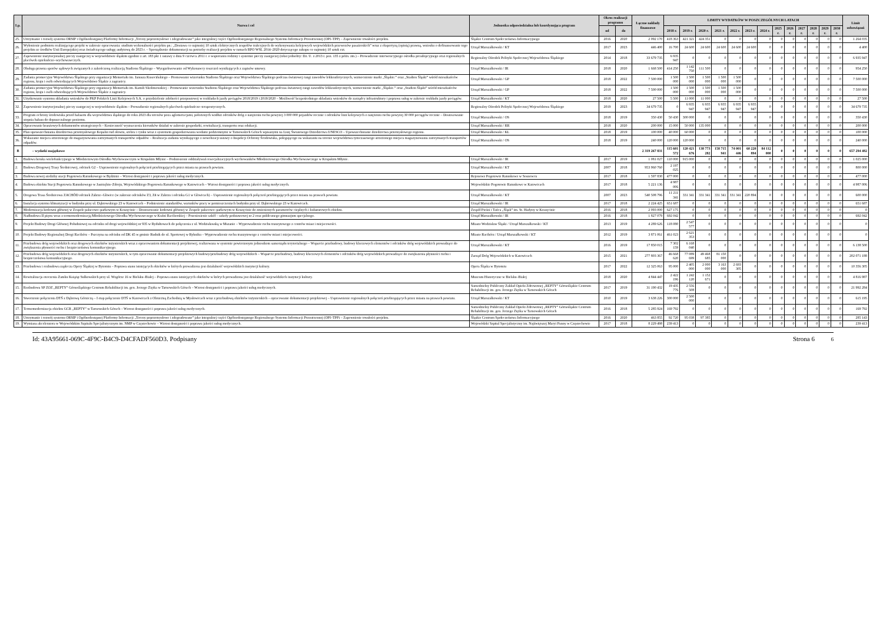| Lp. | Nazwa i cel | Jednostka odpowiedzialna lub koordynująca program | Okres realizacji programu | | Łączne nakłady finansowe | LIMITY WYDATKÓW W POSZCZEGÓLNYCH LATACH | | | | | | | | | | | | | Limit zobowiązań |
| --- | --- | --- | --- | --- | --- | --- | --- | --- | --- | --- | --- | --- | --- | --- | --- | --- | --- | --- | --- |
| | | | od | do | | 2018 r. | 2019 r. | 2020 r. | 2021 r. | 2022 r. | 2023 r. | 2024 r. | 2025 r. | 2026 r. | 2027 r. | 2028 r. | 2029 r. | 2030 r. | |
| 25. | Utrzymanie i rozwój systemu ORSIP i Ogólnodostępnej Platformy Informacji „Tereny poprzemysłowe i zdegradowane” jako integralnej części Ogólnodostępnego Regionalnego Systemu Informacji Przestrzennej (OPI–TPP) – Zapewnienie trwałości projektu. | Śląskie Centrum Społeczeństwa Informacyjnego | 2016 | 2020 | 2 092 170 | 418 363 | 421 321 | 424 351 | 0 | 0 | 0 | 0 | 0 | 0 | 0 | 0 | 0 | 0 | 1 264 035 |
| 26. | Wyłonienie podmiotu realizującego projekt w zakresie opracowania: studium wykonalności projektu pn.: „Dostawa co najmniej 10 sztuk elektrycznych zespołów trakcyjnych do wykonywania kolejowych wojewódzkich przewozów pasażerskich” wraz z ekspertyzą (opinią) prawną, wniosku o dofinansowanie tego projektu ze środków Unii Europejskiej oraz świadczącego usługę audytową do 2023 r. – Sporządzenie dokumentacji na potrzeby realizacji projektu w ramach RPO WSL 2014–2020 dotyczącego zakupu co najmniej 10 sztuk ezt. | Urząd Marszałkowski / KT | 2017 | 2023 | 446 400 | 16 700 | 24 600 | 24 600 | 24 600 | 24 600 | 24 600 | 0 | 0 | 0 | 0 | 0 | 0 | 0 | 4 400 |
| 27. | Zapewnienie instytucjonalnej pieczy zastępczej w województwie śląskim zgodnie z art. 183 pkt 1 ustawy z dnia 9 czerwca 2011 r. o wspieraniu rodziny i systemie pieczy zastępczej (tekst jednolity: Dz. U. z 2013 r. poz. 135 z późn. zm.) – Prowadzenie interwencyjnego ośrodka preadopcyjnego oraz regionalnych placówek opiekuńczo–wychowawczych. | Regionalny Ośrodek Polityki Społecznej Województwa Śląskiego | 2014 | 2018 | 33 679 735 | 6 935 947 | 0 | 0 | 0 | 0 | 0 | 0 | 0 | 0 | 0 | 0 | 0 | 0 | 6 935 947 |
| 28. | Obsługa prawna sporów sądowych związanych z zakończoną realizacją Stadionu Śląskiego – Wyegzekwowanie od Wykonawcy roszczeń wynikających z zapisów umowy. | Urząd Marszałkowski / IR | 2018 | 2020 | 1 668 500 | 414 250 | 1 142 750 | 111 500 | 0 | 0 | 0 | 0 | 0 | 0 | 0 | 0 | 0 | 0 | 954 250 |
| 29. | Zadania promocyjne Województwa Śląskiego przy organizacji Memoriału im. Janusza Kusocińskiego – Promowanie wizerunku Stadionu Śląskiego oraz Województwa Śląskiego podczas światowej rangi zawodów lekkoatletycznych, wzmocnienie marki „Śląskie.” oraz „Stadion Śląski” wśród mieszkańców regionu, kraju i osób odwiedzających Województwo Śląskie z zagranicy. | Urząd Marszałkowski / GP | 2018 | 2022 | 7 500 000 | 1 500 000 | 1 500 000 | 1 500 000 | 1 500 000 | 1 500 000 | 0 | 0 | 0 | 0 | 0 | 0 | 0 | 0 | 7 500 000 |
| 30. | Zadania promocyjne Województwa Śląskiego przy organizacji Memoriału im. Kamili Skolimowskiej – Promowanie wizerunku Stadionu Śląskiego oraz Województwa Śląskiego podczas światowej rangi zawodów lekkoatletycznych, wzmocnienie marki „Śląskie.” oraz „Stadion Śląski” wśród mieszkańców regionu, kraju i osób odwiedzających Województwo Śląskie z zagranicy. | Urząd Marszałkowski / GP | 2018 | 2022 | 7 500 000 | 1 500 000 | 1 500 000 | 1 500 000 | 1 500 000 | 1 500 000 | 0 | 0 | 0 | 0 | 0 | 0 | 0 | 0 | 7 500 000 |
| 31. | Użytkowanie systemu składania wniosków do PKP Polskich Linii Kolejowych S.A. o przydzielenie zdolności przepustowej w rozkładach jazdy pociągów 2018/2019 i 2019/2020 – Możliwość bezpośredniego składania wniosków do zarządcy infrastruktury i poprawa usług w zakresie rozkładu jazdy pociągów. | Urząd Marszałkowski / KT | 2018 | 2020 | 27 500 | 5 500 | 11 000 | 11 000 | 0 | 0 | 0 | 0 | 0 | 0 | 0 | 0 | 0 | 0 | 27 500 |
| 32. | Zapewnienie instytucjonalnej pieczy zastępczej w województwie śląskim – Prowadzenie regionalnych placówek opiekuńczo–terapeutycznych. | Regionalny Ośrodek Polityki Społecznej Województwa Śląskiego | 2019 | 2023 | 34 679 735 | 0 | 6 935 947 | 6 935 947 | 6 935 947 | 6 935 947 | 6 935 947 | 0 | 0 | 0 | 0 | 0 | 0 | 0 | 34 679 735 |
| 33. | Program ochrony środowiska przed hałasem dla województwa śląskiego do roku 2023 dla terenów poza aglomeracjami, położonych wzdłuż odcinków dróg o natężeniu ruchu powyżej 3 000 000 pojazdów rocznie i odcinków linii kolejowych o natężeniu ruchu powyżej 30 000 pociągów rocznie – Dostosowanie stopnia hałasu do dopuszczalnego poziomu. | Urząd Marszałkowski / OS | 2018 | 2019 | 350 430 | 50 430 | 300 000 | 0 | 0 | 0 | 0 | 0 | 0 | 0 | 0 | 0 | 0 | 0 | 350 430 |
| 34. | Opracowanie branżowych dokumentów strategicznych – Konieczność wyznaczenia kierunków działań w zakresie gospodarki, rewitalizacji, transportu oraz edukacji. | Urząd Marszałkowski / RR | 2018 | 2020 | 200 000 | 15 000 | 50 000 | 135 000 | 0 | 0 | 0 | 0 | 0 | 0 | 0 | 0 | 0 | 0 | 200 000 |
| 35. | Plan upowszechniania dziedzictwa przemysłowego Kopalni rud ołowiu, srebra i cynku wraz z systemem gospodarowania wodami podziemnymi w Tarnowskich Górach wpisanymi na Listę Światowego Dziedzictwa UNESCO – Upowszechnianie dziedzictwa przemysłowego regionu. | Urząd Marszałkowski / KL | 2018 | 2019 | 100 000 | 40 000 | 60 000 | 0 | 0 | 0 | 0 | 0 | 0 | 0 | 0 | 0 | 0 | 0 | 100 000 |
| 36. | Wskazanie miejsca strzeżonego do magazynowania zatrzymanych transportów odpadów – Realizacja zadania wynikającego z nowelizacji ustawy o Inspekcji Ochrony Środowiska, polegającego na wskazaniu na terenie województwa tymczasowego strzeżonego miejsca magazynowania zatrzymanych transportów odpadów. | Urząd Marszałkowski / OS | 2018 | 2019 | 240 000 | 120 000 | 120 000 | 0 | 0 | 0 | 0 | 0 | 0 | 0 | 0 | 0 | 0 | 0 | 240 000 |
| B | – wydatki majątkowe | | | | 2 319 267 831 | 115 601 572 | 120 421 676 | 138 773 282 | 158 715 941 | 74 001 446 | 60 220 894 | 84 112 000 | 0 | 0 | 0 | 0 | 0 | 0 | 657 294 482 |
| 1. | Budowa boiska wielofunkcyjnego w Młodzieżowym Ośrodku Wychowawczym w Krupskim Młynie – Podniesienie oddziaływań resocjalizacyjnych wychowanków Młodzieżowego Ośrodka Wychowawczego w Krupskim Młynie. | Urząd Marszałkowski / IR | 2017 | 2019 | 1 081 027 | 110 000 | 915 000 | 0 | 0 | 0 | 0 | 0 | 0 | 0 | 0 | 0 | 0 | 0 | 1 025 000 |
| 2. | Budowa Drogowej Trasy Średnicowej, odcinek G2 – Usprawnienie regionalnych połączeń przebiegających przez miasta na prawach powiatu. | Urząd Marszałkowski / KT | 2007 | 2018 | 953 960 760 | 2 197 025 | 0 | 0 | 0 | 0 | 0 | 0 | 0 | 0 | 0 | 0 | 0 | 0 | 800 000 |
| 3. | Budowa nowej siedziby stacji Pogotowia Ratunkowego w Będzinie – Wzrost dostępności i poprawa jakości usług medycznych. | Rejonowe Pogotowie Ratunkowe w Sosnowcu | 2017 | 2018 | 1 597 830 | 477 000 | 0 | 0 | 0 | 0 | 0 | 0 | 0 | 0 | 0 | 0 | 0 | 0 | 477 000 |
| 4. | Budowa obiektu Stacji Pogotowia Ratunkowego w Jastrzębiu–Zdroju, Wojewódzkiego Pogotowia Ratunkowego w Katowicach – Wzrost dostępności i poprawa jakości usług medycznych. | Wojewódzkie Pogotowie Ratunkowe w Katowicach | 2017 | 2018 | 5 221 136 | 4 987 006 | 0 | 0 | 0 | 0 | 0 | 0 | 0 | 0 | 0 | 0 | 0 | 0 | 4 987 006 |
| 5. | Drogowa Trasa Średnicowa ZACHÓD odcinek Zabrze–Gliwice (w zakresie odcinków Z3, Z4 w Zabrzu i odcinka G1 w Gliwicach) – Usprawnienie regionalnych połączeń przebiegających przez miasta na prawach powiatu. | Urząd Marszałkowski / KT | 2007 | 2023 | 540 508 796 | 11 211 341 | 331 341 | 331 341 | 331 341 | 331 341 | 220 894 | 0 | 0 | 0 | 0 | 0 | 0 | 0 | 600 000 |
| 6. | Instalacja systemu klimatyzacji w budynku przy ul. Dąbrowskiego 23 w Katowicach – Podniesienie standardów, warunków pracy w pomieszczeniach budynku przy ul. Dąbrowskiego 23 w Katowicach. | Urząd Marszałkowski / IR | 2017 | 2018 | 2 224 425 | 651 687 | 0 | 0 | 0 | 0 | 0 | 0 | 0 | 0 | 0 | 0 | 0 | 0 | 651 687 |
| 7. | Modernizacja kotłowni głównej w Zespole pałacowo–parkowym w Koszęcinie – Dostosowanie kotłowni głównej w Zespole pałacowo–parkowym w Koszęcinie do zmienionych parametrów cieplnych i kubaturowych obiektu. | Zespół Pieśni i Tańca „Śląsk” im. St. Hadyny w Koszęcinie | 2016 | 2018 | 2 093 000 | 627 175 | 0 | 0 | 0 | 0 | 0 | 0 | 0 | 0 | 0 | 0 | 0 | 0 | 0 |
| 8. | Nadbudowa II piętra wraz z termomodernizacją Młodzieżowego Ośrodka Wychowawczego w Kuźni Raciborskiej – Przeniesienie szkół – szkoły podstawowej nr 2 oraz publicznego gimnazjum specjalnego. | Urząd Marszałkowski / IR | 2016 | 2018 | 1 827 079 | 692 042 | 0 | 0 | 0 | 0 | 0 | 0 | 0 | 0 | 0 | 0 | 0 | 0 | 692 042 |
| 9. | Projekt Budowy Drogi Głównej Południowej na odcinku od drogi wojewódzkiej nr 935 w Rydułtowach do połączenia z ul. Wodzisławską w Mszanie – Wyprowadzenie ruchu tranzytowego z centrów miast i miejscowości. | Miasto Wodzisław Śląski / Urząd Marszałkowski / KT | 2013 | 2019 | 4 289 626 | 118 080 | 2 547 577 | 0 | 0 | 0 | 0 | 0 | 0 | 0 | 0 | 0 | 0 | 0 | 0 |
| 10. | Projekt Budowy Regionalnej Drogi Racibórz – Pszczyna na odcinku od DK 45 w gminie Rudnik do ul. Sportowej w Rybniku – Wyprowadzenie ruchu tranzytowego z centrów miast i miejscowości. | Miasto Racibórz / Urząd Marszałkowski / KT | 2012 | 2019 | 3 871 061 | 461 023 | 2 621 353 | 0 | 0 | 0 | 0 | 0 | 0 | 0 | 0 | 0 | 0 | 0 | 0 |
| 11. | Przebudowa dróg wojewódzkich oraz drogowych obiektów inżynierskich wraz z opracowaniem dokumentacji projektowej, realizowana w systemie powierzonym jednostkom samorządu terytorialnego – Wsparcie przebudowy, budowy kluczowych elementów i odcinków dróg wojewódzkich prowadzące do zwiększenia płynności ruchu i bezpieczeństwa komunikacyjnego. | Urząd Marszałkowski / KT | 2016 | 2019 | 17 850 015 | 7 302 159 | 6 168 040 | 0 | 0 | 0 | 0 | 0 | 0 | 0 | 0 | 0 | 0 | 0 | 6 138 500 |
| 12. | Przebudowa dróg wojewódzkich oraz drogowych obiektów inżynierskich, w tym opracowanie dokumentacji projektowych budowy/przebudowy dróg wojewódzkich – Wsparcie przebudowy, budowy kluczowych elementów i odcinków dróg wojewódzkich prowadzące do zwiększenia płynności ruchu i bezpieczeństwa komunikacyjnego. | Zarząd Dróg Wojewódzkich w Katowicach | 2015 | 2021 | 277 803 367 | 46 668 620 | 77 089 699 | 49 468 685 | 81 150 000 | 0 | 0 | 0 | 0 | 0 | 0 | 0 | 0 | 0 | 202 071 188 |
| 13. | Przebudowa i rozbudowa zaplecza Opery Śląskiej w Bytomiu – Poprawa stanu istniejących obiektów w których prowadzona jest działalność wojewódzkich instytucji kultury. | Opera Śląska w Bytomiu | 2017 | 2022 | 12 325 063 | 95 000 | 2 405 000 | 2 000 000 | 3 163 000 | 2 693 305 | 0 | 0 | 0 | 0 | 0 | 0 | 0 | 0 | 10 356 305 |
| 14. | Rewitalizacja otoczenia Zamku Książąt Sułkowskich przy ul. Wzgórze 16 w Bielsku–Białej – Poprawa stanu istniejących obiektów w których prowadzona jest działalność wojewódzkich instytucji kultury. | Muzeum Historyczne w Bielsku–Białej | 2018 | 2020 | 4 844 447 | 2 422 196 | 1 242 120 | 1 152 671 | 0 | 0 | 0 | 0 | 0 | 0 | 0 | 0 | 0 | 0 | 4 816 987 |
| 15. | Rozbudowa SP ZOZ „REPTY” Górnośląskiego Centrum Rehabilitacji im. gen. Jerzego Ziętka w Tarnowskich Górach – Wzrost dostępności i poprawa jakości usług medycznych. | Samodzielny Publiczny Zakład Opieki Zdrowotnej „REPTY” Górnośląskie Centrum Rehabilitacji im. gen. Jerzego Ziętka w Tarnowskich Górach | 2017 | 2019 | 31 190 432 | 19 435 776 | 2 556 508 | 0 | 0 | 0 | 0 | 0 | 0 | 0 | 0 | 0 | 0 | 0 | 21 992 284 |
| 16. | Stworzenie połączenia DTŚ z Dąbrową Górniczą – I etap połączenie DTŚ w Katowicach z Obrzeżną Zachodnią w Mysłowicach wraz z przebudową obiektów inżynierskich – opracowanie dokumentacji projektowej – Usprawnienie regionalnych połączeń przebiegających przez miasta na prawach powiatu. | Urząd Marszałkowski / KT | 2010 | 2019 | 3 638 226 | 300 000 | 2 500 000 | 0 | 0 | 0 | 0 | 0 | 0 | 0 | 0 | 0 | 0 | 0 | 615 195 |
| 17. | Termomodernizacja obiektu GCR „REPTY” w Tarnowskich Górach – Wzrost dostępności i poprawa jakości usług medycznych. | Samodzielny Publiczny Zakład Opieki Zdrowotnej „REPTY” Górnośląskie Centrum Rehabilitacji im. gen. Jerzego Ziętka w Tarnowskich Górach | 2016 | 2018 | 5 285 924 | 169 792 | 0 | 0 | 0 | 0 | 0 | 0 | 0 | 0 | 0 | 0 | 0 | 0 | 169 792 |
| 18. | Utrzymanie i rozwój systemu ORSIP i Ogólnodostępnej Platformy Informacji „Tereny poprzemysłowe i zdegradowane” jako integralnej części Ogólnodostępnego Regionalnego Systemu Informacji Przestrzennej (OPI–TPP) – Zapewnienie trwałości projektu. | Śląskie Centrum Społeczeństwa Informacyjnego | 2016 | 2020 | 463 855 | 92 720 | 95 038 | 97 385 | 0 | 0 | 0 | 0 | 0 | 0 | 0 | 0 | 0 | 0 | 285 143 |
| 19. | Wymiana akceleratora w Wojewódzkim Szpitalu Specjalistycznym im. NMP w Częstochowie – Wzrost dostępności i poprawa jakości usług medycznych. | Wojewódzki Szpital Specjalistyczny im. Najświętszej Maryi Panny w Częstochowie | 2017 | 2018 | 8 229 498 | 239 413 | 0 | 0 | 0 | 0 | 0 | 0 | 0 | 0 | 0 | 0 | 0 | 0 | 239 413 |
Id: 43A95661-069C-4F9C-B4C9-D4CFADF560D3. Podpisany Strona 6 6